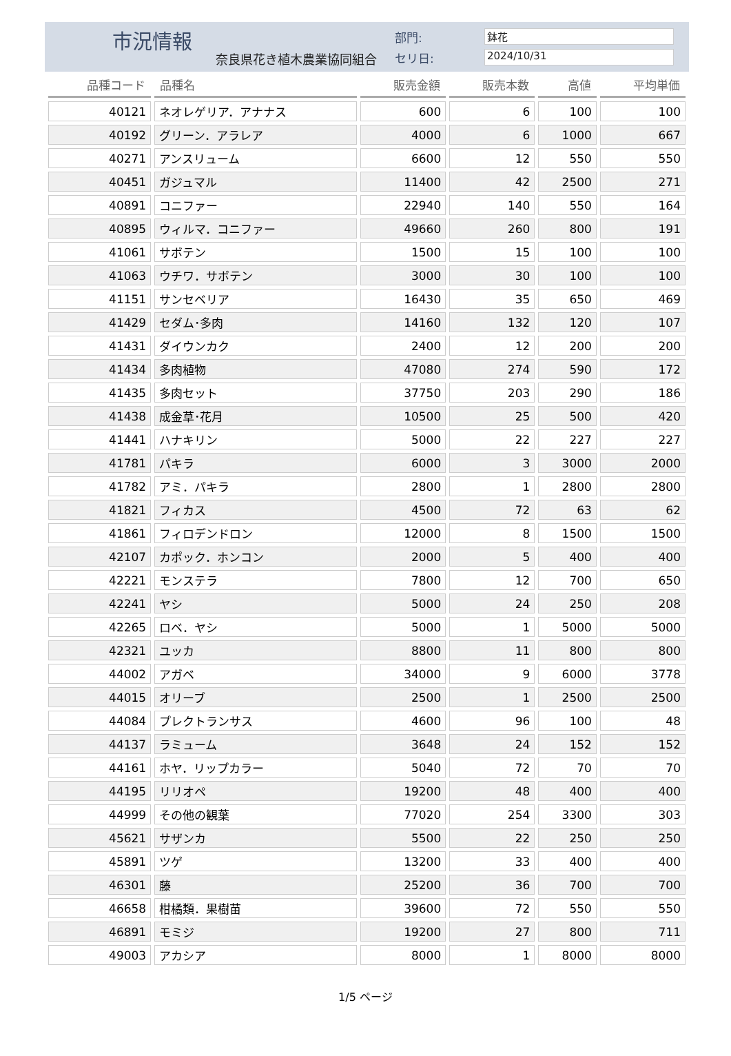市況情報
奈良県花き植木農業協同組合
部門: 鉢花
セリ日: 2024/10/31
| 品種コード | 品種名 | 販売金額 | 販売本数 | 高値 | 平均単価 |
| --- | --- | --- | --- | --- | --- |
| 40121 | ネオレゲリア．アナナス | 600 | 6 | 100 | 100 |
| 40192 | グリーン．アラレア | 4000 | 6 | 1000 | 667 |
| 40271 | アンスリューム | 6600 | 12 | 550 | 550 |
| 40451 | ガジュマル | 11400 | 42 | 2500 | 271 |
| 40891 | コニファー | 22940 | 140 | 550 | 164 |
| 40895 | ウィルマ．コニファー | 49660 | 260 | 800 | 191 |
| 41061 | サボテン | 1500 | 15 | 100 | 100 |
| 41063 | ウチワ．サボテン | 3000 | 30 | 100 | 100 |
| 41151 | サンセベリア | 16430 | 35 | 650 | 469 |
| 41429 | セダム･多肉 | 14160 | 132 | 120 | 107 |
| 41431 | ダイウンカク | 2400 | 12 | 200 | 200 |
| 41434 | 多肉植物 | 47080 | 274 | 590 | 172 |
| 41435 | 多肉セット | 37750 | 203 | 290 | 186 |
| 41438 | 成金草･花月 | 10500 | 25 | 500 | 420 |
| 41441 | ハナキリン | 5000 | 22 | 227 | 227 |
| 41781 | パキラ | 6000 | 3 | 3000 | 2000 |
| 41782 | アミ．パキラ | 2800 | 1 | 2800 | 2800 |
| 41821 | フィカス | 4500 | 72 | 63 | 62 |
| 41861 | フィロデンドロン | 12000 | 8 | 1500 | 1500 |
| 42107 | カポック．ホンコン | 2000 | 5 | 400 | 400 |
| 42221 | モンステラ | 7800 | 12 | 700 | 650 |
| 42241 | ヤシ | 5000 | 24 | 250 | 208 |
| 42265 | ロベ．ヤシ | 5000 | 1 | 5000 | 5000 |
| 42321 | ユッカ | 8800 | 11 | 800 | 800 |
| 44002 | アガベ | 34000 | 9 | 6000 | 3778 |
| 44015 | オリーブ | 2500 | 1 | 2500 | 2500 |
| 44084 | プレクトランサス | 4600 | 96 | 100 | 48 |
| 44137 | ラミューム | 3648 | 24 | 152 | 152 |
| 44161 | ホヤ．リップカラー | 5040 | 72 | 70 | 70 |
| 44195 | リリオペ | 19200 | 48 | 400 | 400 |
| 44999 | その他の観葉 | 77020 | 254 | 3300 | 303 |
| 45621 | サザンカ | 5500 | 22 | 250 | 250 |
| 45891 | ツゲ | 13200 | 33 | 400 | 400 |
| 46301 | 藤 | 25200 | 36 | 700 | 700 |
| 46658 | 柑橘類．果樹苗 | 39600 | 72 | 550 | 550 |
| 46891 | モミジ | 19200 | 27 | 800 | 711 |
| 49003 | アカシア | 8000 | 1 | 8000 | 8000 |
1/5 ページ